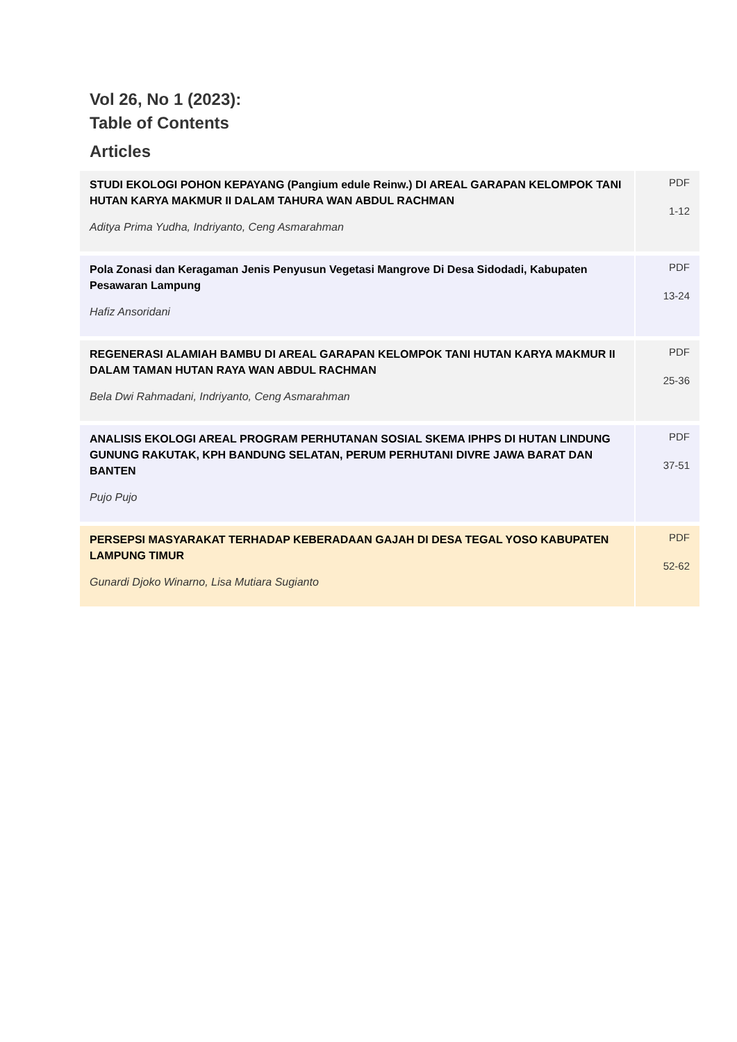Vol 26, No 1 (2023):
Table of Contents
Articles
| STUDI EKOLOGI POHON KEPAYANG (Pangium edule Reinw.) DI AREAL GARAPAN KELOMPOK TANI HUTAN KARYA MAKMUR II DALAM TAHURA WAN ABDUL RACHMAN Aditya Prima Yudha, Indriyanto, Ceng Asmarahman | PDF 1-12 |
| Pola Zonasi dan Keragaman Jenis Penyusun Vegetasi Mangrove Di Desa Sidodadi, Kabupaten Pesawaran Lampung Hafiz Ansoridani | PDF 13-24 |
| REGENERASI ALAMIAH BAMBU DI AREAL GARAPAN KELOMPOK TANI HUTAN KARYA MAKMUR II DALAM TAMAN HUTAN RAYA WAN ABDUL RACHMAN Bela Dwi Rahmadani, Indriyanto, Ceng Asmarahman | PDF 25-36 |
| ANALISIS EKOLOGI AREAL PROGRAM PERHUTANAN SOSIAL SKEMA IPHPS DI HUTAN LINDUNG GUNUNG RAKUTAK, KPH BANDUNG SELATAN, PERUM PERHUTANI DIVRE JAWA BARAT DAN BANTEN Pujo Pujo | PDF 37-51 |
| PERSEPSI MASYARAKAT TERHADAP KEBERADAAN GAJAH DI DESA TEGAL YOSO KABUPATEN LAMPUNG TIMUR Gunardi Djoko Winarno, Lisa Mutiara Sugianto | PDF 52-62 |